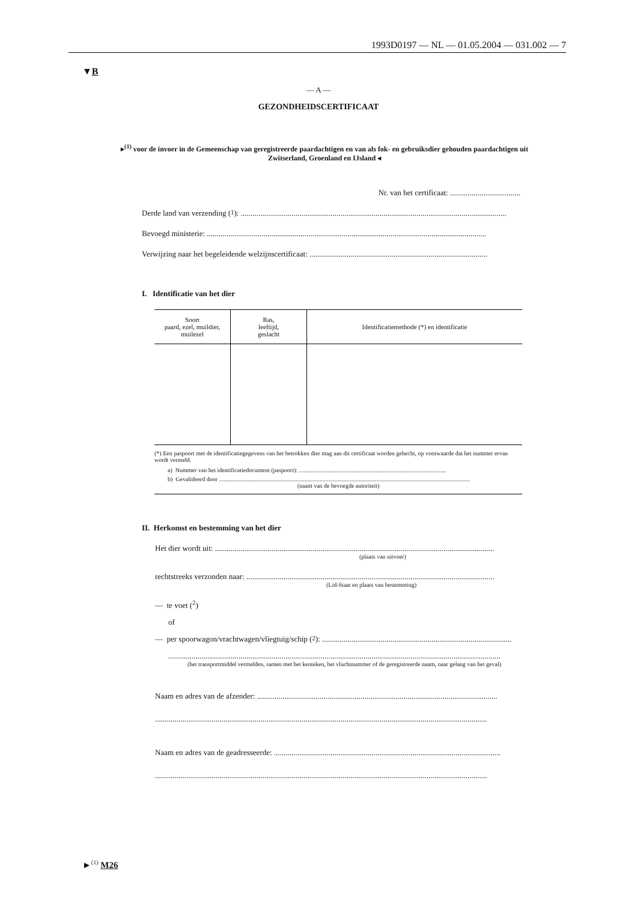1993D0197 — NL — 01.05.2004 — 031.002 — 7
▼B
— A —
GEZONDHEIDSCERTIFICAAT
▸<sup>(1)</sup> voor de invoer in de Gemeenschap van geregistreerde paardachtigen en van als fok- en gebruiksdier gehouden paardachtigen uit Zwitserland, Groenland en IJsland ◂
Nr. van het certificaat: ....................................
Derde land van verzending (<sup>1</sup>): ........................................................................................................................................
Bevoegd ministerie: ...............................................................................................................................................
Verwijzing naar het begeleidende welzijnscertificaat: ...........................................................................................
I. Identificatie van het dier
| Soort paard, ezel, muildier, muilezel | Ras, leeftijd, geslacht | Identificatiemethode (*) en identificatie |
| --- | --- | --- |
(*) Een paspoort met de identificatiegegevens van het betrokken dier mag aan dit certificaat worden gehecht, op voorwaarde dat het nummer ervan wordt vermeld.
a) Nummer van het identificatiedocument (paspoort): ..................................................................................................
b) Gevalideerd door .......................................................................................................................................................................
(naam van de bevoegde autoriteit)
II. Herkomst en bestemming van het dier
Het dier wordt uit: ...............................................................................................................................................
(plaats van uitvoer)
rechtstreeks verzonden naar: ...............................................................................................................................
(Lid-Staat en plaats van bestemming)
— te voet (<sup>2</sup>)
of
— per spoorwagon/vrachtwagen/vliegtuig/schip (<sup>2</sup>): .................................................................................................
..........................................................................................................................................................................
(het transportmiddel vermelden, samen met het kenteken, het vluchtnummer of de geregistreerde naam, naar gelang van het geval)
Naam en adres van de afzender: ...........................................................................................................................
..........................................................................................................................................................................
Naam en adres van de geadresseerde: ....................................................................................................................
..........................................................................................................................................................................
►<sup>(1)</sup> M26